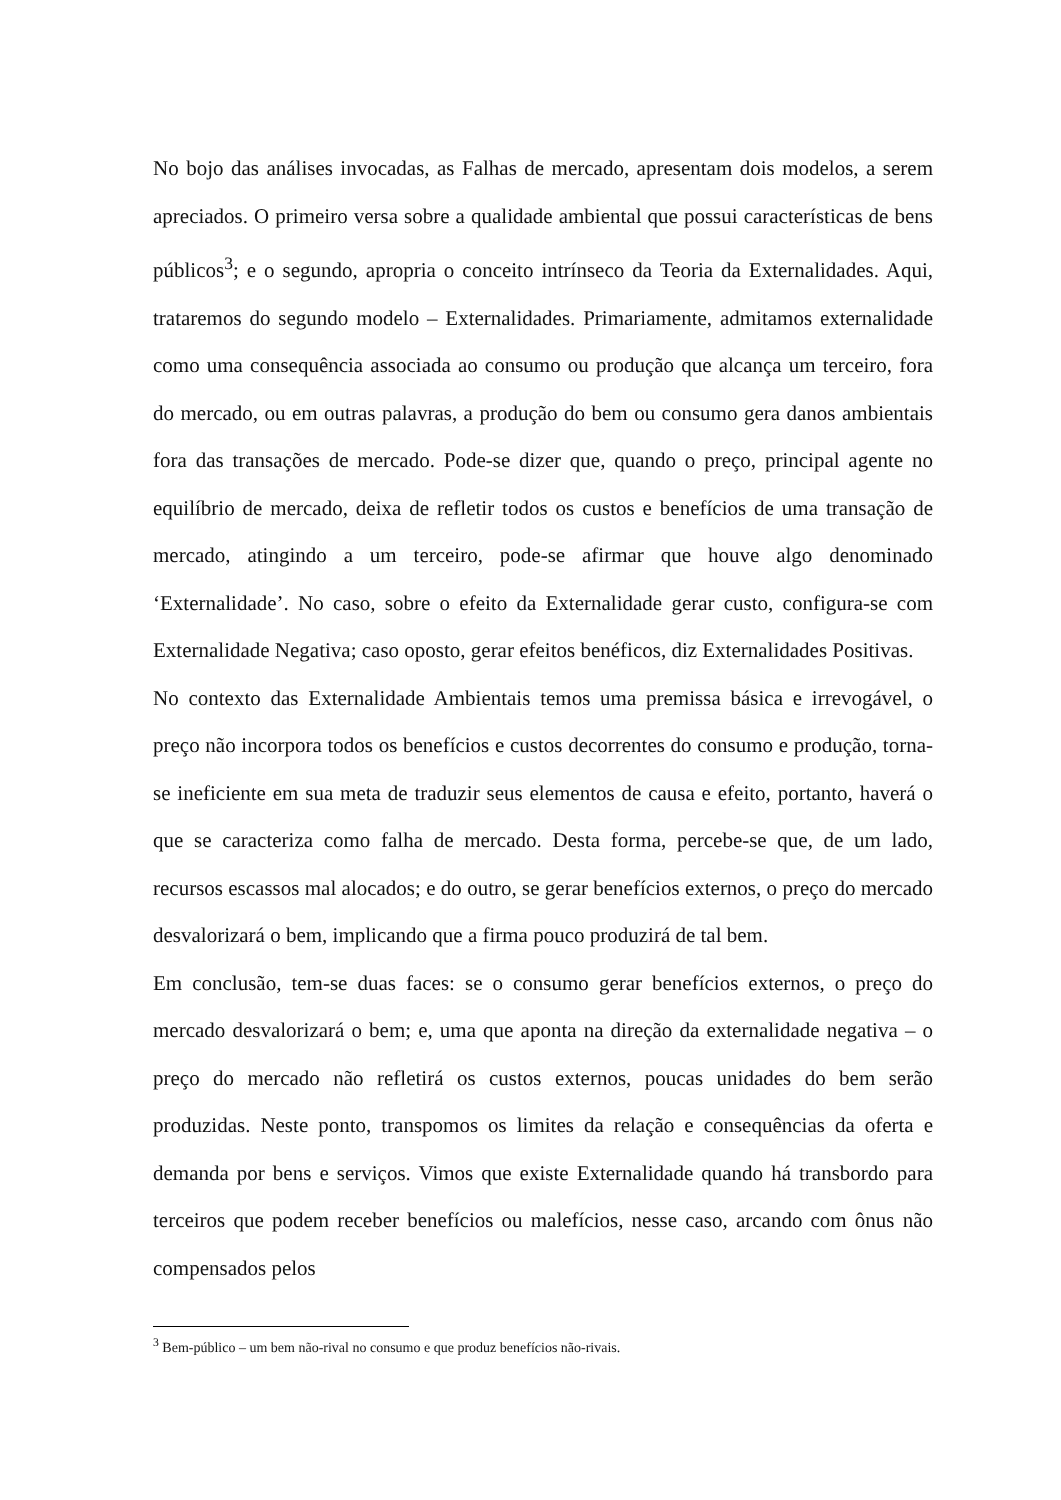No bojo das análises invocadas, as Falhas de mercado, apresentam dois modelos, a serem apreciados. O primeiro versa sobre a qualidade ambiental que possui características de bens públicos<sup>3</sup>; e o segundo, apropria o conceito intrínseco da Teoria da Externalidades. Aqui, trataremos do segundo modelo – Externalidades. Primariamente, admitamos externalidade como uma consequência associada ao consumo ou produção que alcança um terceiro, fora do mercado, ou em outras palavras, a produção do bem ou consumo gera danos ambientais fora das transações de mercado. Pode-se dizer que, quando o preço, principal agente no equilíbrio de mercado, deixa de refletir todos os custos e benefícios de uma transação de mercado, atingindo a um terceiro, pode-se afirmar que houve algo denominado ‘Externalidade’. No caso, sobre o efeito da Externalidade gerar custo, configura-se com Externalidade Negativa; caso oposto, gerar efeitos benéficos, diz Externalidades Positivas.
No contexto das Externalidade Ambientais temos uma premissa básica e irrevogável, o preço não incorpora todos os benefícios e custos decorrentes do consumo e produção, torna-se ineficiente em sua meta de traduzir seus elementos de causa e efeito, portanto, haverá o que se caracteriza como falha de mercado. Desta forma, percebe-se que, de um lado, recursos escassos mal alocados; e do outro, se gerar benefícios externos, o preço do mercado desvalorizará o bem, implicando que a firma pouco produzirá de tal bem.
Em conclusão, tem-se duas faces: se o consumo gerar benefícios externos, o preço do mercado desvalorizará o bem; e, uma que aponta na direção da externalidade negativa – o preço do mercado não refletirá os custos externos, poucas unidades do bem serão produzidas. Neste ponto, transpomos os limites da relação e consequências da oferta e demanda por bens e serviços. Vimos que existe Externalidade quando há transbordo para terceiros que podem receber benefícios ou malefícios, nesse caso, arcando com ônus não compensados pelos
<sup>3</sup> Bem-público – um bem não-rival no consumo e que produz benefícios não-rivais.